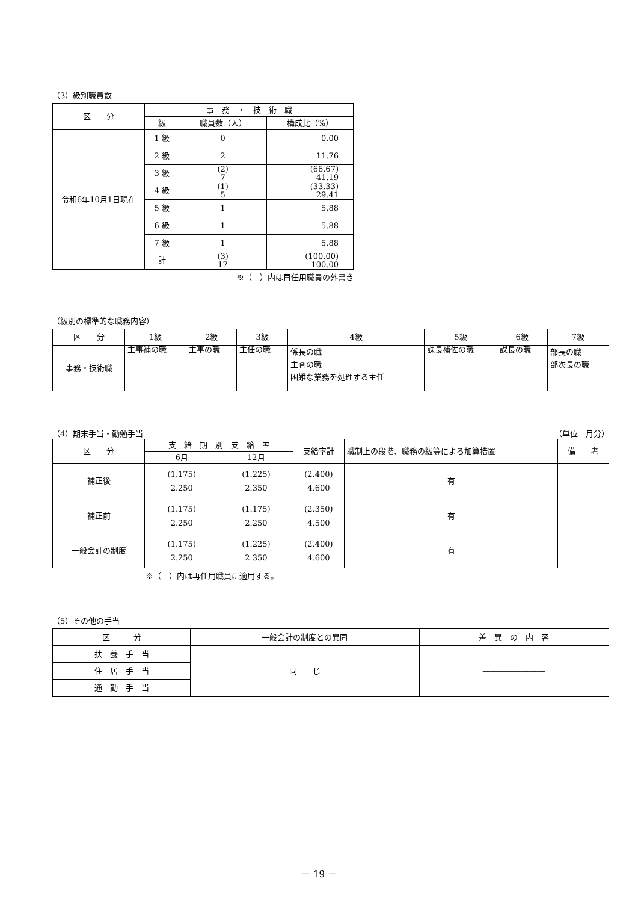（3）級別職員数
| 区 分 | 事 務 ・ 技 術 職 | | |
| --- | --- | --- | --- |
| | 級 | 職員数（人） | 構成比（%） |
| 令和6年10月1日現在 | 1 級 | 0 | 0.00 |
| | 2 級 | 2 | 11.76 |
| | 3 級 | (2) 7 | (66.67) 41.19 |
| | 4 級 | (1) 5 | (33.33) 29.41 |
| | 5 級 | 1 | 5.88 |
| | 6 級 | 1 | 5.88 |
| | 7 級 | 1 | 5.88 |
| | 計 | (3) 17 | (100.00) 100.00 |
※（　）内は再任用職員の外書き
（級別の標準的な職務内容）
| 区 分 | 1級 | 2級 | 3級 | 4級 | 5級 | 6級 | 7級 |
| --- | --- | --- | --- | --- | --- | --- | --- |
| 事務・技術職 | 主事補の職 | 主事の職 | 主任の職 | 係長の職 主査の職 困難な業務を処理する主任 | 課長補佐の職 | 課長の職 | 部長の職 部次長の職 |
（4）期末手当・勤勉手当 （単位　月分）
| 区 分 | 支 給 期 別 支 給 率 | | 支給率計 | 職制上の段階、職務の級等による加算措置 | 備 考 |
| --- | --- | --- | --- | --- | --- |
| | 6月 | 12月 | | | |
| 補正後 | (1.175) 2.250 | (1.225) 2.350 | (2.400) 4.600 | 有 | |
| 補正前 | (1.175) 2.250 | (1.175) 2.250 | (2.350) 4.500 | 有 | |
| 一般会計の制度 | (1.175) 2.250 | (1.225) 2.350 | (2.400) 4.600 | 有 | |
※（　）内は再任用職員に適用する。
（5）その他の手当
| 区 分 | 一般会計の制度との異同 | 差 異 の 内 容 |
| --- | --- | --- |
| 扶 養 手 当 | 同 じ | ―――――――― |
| 住 居 手 当 | | |
| 通 勤 手 当 | | |
－ 19 －